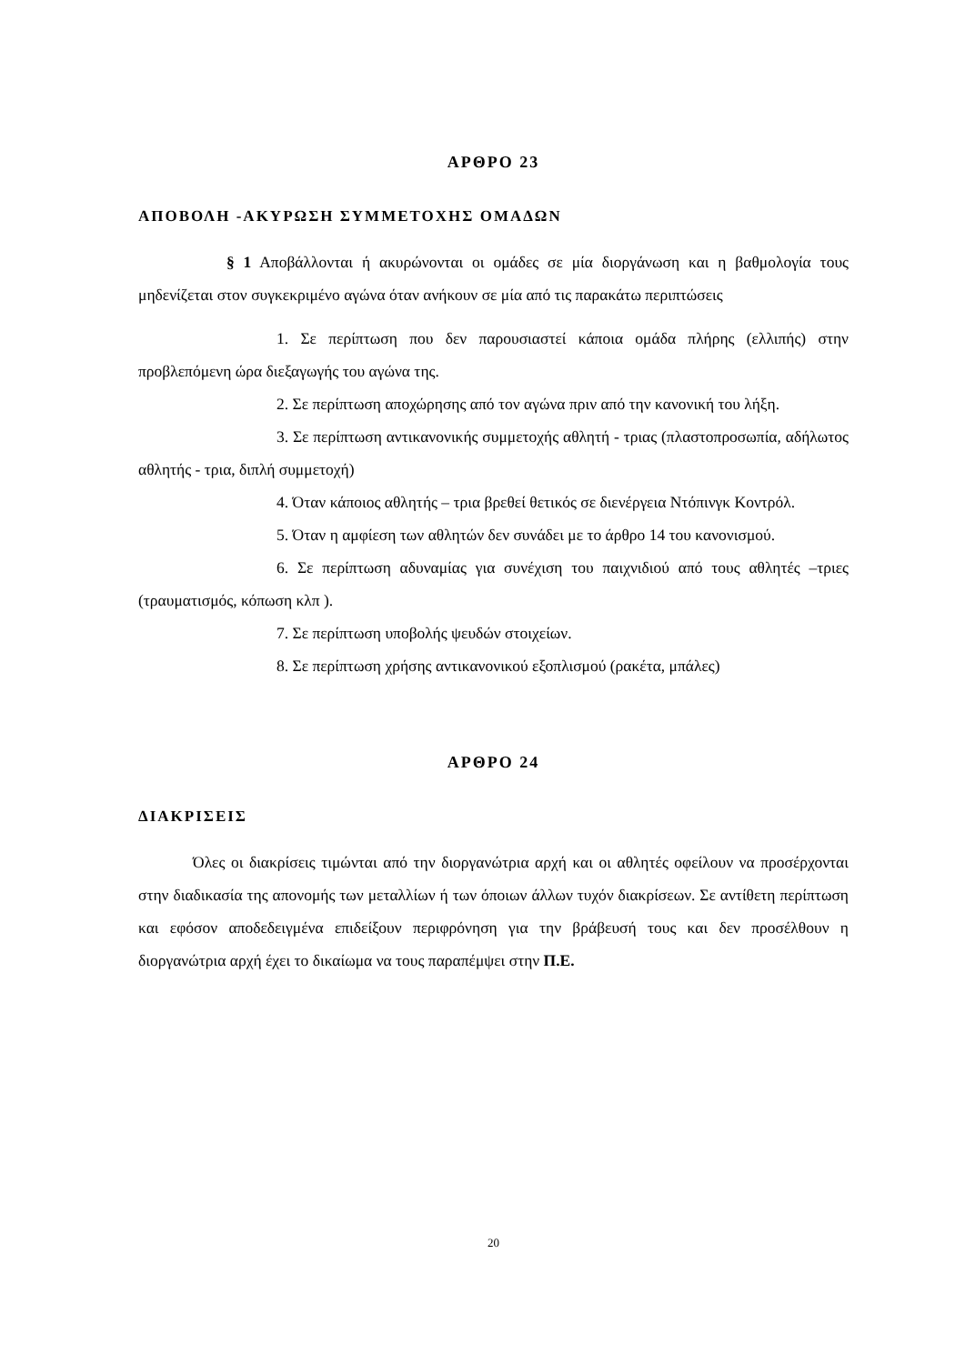ΑΡΘΡΟ 23
ΑΠΟΒΟΛΗ -ΑΚΥΡΩΣΗ ΣΥΜΜΕΤΟΧΗΣ ΟΜΑΔΩΝ
§ 1 Αποβάλλονται ή ακυρώνονται οι ομάδες σε μία διοργάνωση και η βαθμολογία τους μηδενίζεται στον συγκεκριμένο αγώνα όταν ανήκουν σε μία από τις παρακάτω περιπτώσεις
1. Σε περίπτωση που δεν παρουσιαστεί κάποια ομάδα πλήρης (ελλιπής) στην προβλεπόμενη ώρα διεξαγωγής του αγώνα της.
2. Σε περίπτωση αποχώρησης από τον αγώνα πριν από την κανονική του λήξη.
3. Σε περίπτωση αντικανονικής συμμετοχής αθλητή - τριας (πλαστοπροσωπία, αδήλωτος αθλητής - τρια, διπλή συμμετοχή)
4. Όταν κάποιος αθλητής – τρια βρεθεί θετικός σε διενέργεια Ντόπινγκ Κοντρόλ.
5. Όταν η αμφίεση των αθλητών δεν συνάδει με το άρθρο 14 του κανονισμού.
6. Σε περίπτωση αδυναμίας για συνέχιση του παιχνιδιού από τους αθλητές –τριες (τραυματισμός, κόπωση κλπ ).
7. Σε περίπτωση υποβολής ψευδών στοιχείων.
8. Σε περίπτωση χρήσης αντικανονικού εξοπλισμού (ρακέτα, μπάλες)
ΑΡΘΡΟ 24
ΔΙΑΚΡΙΣΕΙΣ
Όλες οι διακρίσεις τιμώνται από την διοργανώτρια αρχή και οι αθλητές οφείλουν να προσέρχονται στην διαδικασία της απονομής των μεταλλίων ή των όποιων άλλων τυχόν διακρίσεων. Σε αντίθετη περίπτωση και εφόσον αποδεδειγμένα επιδείξουν περιφρόνηση για την βράβευσή τους και δεν προσέλθουν η διοργανώτρια αρχή έχει το δικαίωμα να τους παραπέμψει στην Π.Ε.
20